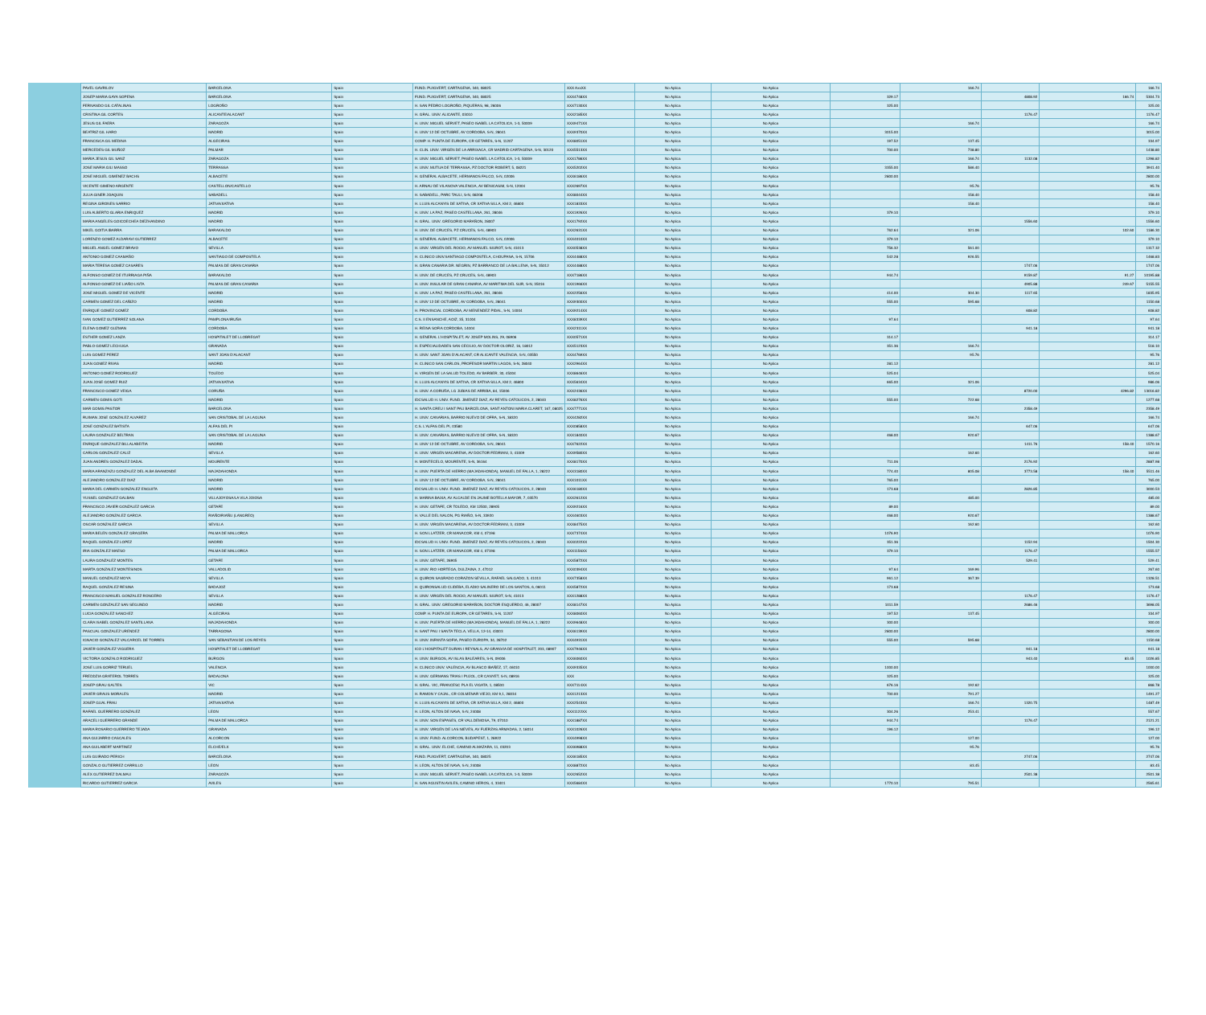| PAVEL GAVRILOV | BARCELONA | Spain | FUND. PUIGVERT, CARTAGENA, 340, 08025 | XXX AxxXX | No Aplica | No Aplica | | 166.74 | | | 166.74 |
| JOSEP MARIA GAYA SOPENA | BARCELONA | Spain | FUND. PUIGVERT, CARTAGENA, 340, 08025 | XXX4748XX | No Aplica | No Aplica | 329.17 | | 4808.92 | 166.74 | 5304.73 |
| FERNANDO GIL CATALINAS | LOGROÑO | Spain | H. SAN PEDRO LOGROÑO, PIQUERAS, 98, 26006 | XXX7130XX | No Aplica | No Aplica | 325.00 | | | | 325.00 |
| CRISTINA GIL CORTES | ALICANTE/ALACANT | Spain | H. GRAL. UNIV. ALICANTE, 03010 | XXX2185XX | No Aplica | No Aplica | | | 1176.47 | | 1176.47 |
| JESUS GIL FAERA | ZARAGOZA | Spain | H. UNIV. MIGUEL SERVET, PASEO ISABEL LA CATOLICA, 1-3, 50009 | XXX9471XX | No Aplica | No Aplica | | 166.74 | | | 166.74 |
| BEATRIZ GIL HARO | MADRID | Spain | H. UNIV 12 DE OCTUBRE, AV CORDOBA, S-N, 28041 | XXX9370XX | No Aplica | No Aplica | 3015.00 | | | | 3015.00 |
| FRANCISCA GIL MEDINA | ALGECIRAS | Spain | COMP. H. PUNTA DE EUROPA, CR GETARES, S-N, 11207 | XXX8051XX | No Aplica | No Aplica | 197.52 | 137.45 | | | 334.97 |
| MERCEDES GIL MUÑOZ | PALMAR | Spain | H. CLIN. UNIV. VIRGEN DE LA ARRIXACA, CR MADRID CARTAGENA, S-N, 30120 | XXX5513XX | No Aplica | No Aplica | 700.00 | 738.80 | | | 1438.80 |
| MARIA JESUS GIL SANZ | ZARAGOZA | Spain | H. UNIV. MIGUEL SERVET, PASEO ISABEL LA CATOLICA, 1-3, 50009 | XXX1786XX | No Aplica | No Aplica | | 166.74 | 1132.08 | | 1298.82 |
| JOSE MARIA GILI MASSO | TERRASSA | Spain | H. UNIV. MUTUA DE TERRASSA, PZ DOCTOR ROBERT, 5, 08221 | XXX5202XX | No Aplica | No Aplica | 3355.00 | 586.40 | | | 3941.40 |
| JOSE MIGUEL GIMENEZ BACHS | ALBACETE | Spain | H. GENERAL ALBACETE, HERMANOS FALCO, S-N, 02006 | XXX6186XX | No Aplica | No Aplica | 2800.00 | | | | 2800.00 |
| VICENTE GIMENO ARGENTE | CASTELLON/CASTELLO | Spain | H. ARNAU DE VILANOVA VALENCIA, AV BENICASIM, S-N, 12004 | XXX2697XX | No Aplica | No Aplica | | 95.76 | | | 95.76 |
| JULIA GINER JOAQUIN | SABADELL | Spain | H. SABADELL, PARC TAULI, S-N, 08208 | XXX8044XX | No Aplica | No Aplica | | 158.40 | | | 158.40 |
| REGINA GIRONES SARRIO | JATIVA/XATIVA | Spain | H. LLUIS ALCANYIS DE XATIVA, CR XATIVA SILLA, KM 2, 46800 | XXX1833XX | No Aplica | No Aplica | | 158.40 | | | 158.40 |
| LUIS ALBERTO GLARIA ENRIQUEZ | MADRID | Spain | H. UNIV. LA PAZ, PASEO CASTELLANA, 261, 28046 | XXX1926XX | No Aplica | No Aplica | 379.10 | | | | 379.10 |
| MARIA ANGELES GOICOECHEA DIEZHANDINO | MADRID | Spain | H. GRAL. UNIV. GREGORIO MARAÑON, 28007 | XXX1792XX | No Aplica | No Aplica | | | 1556.60 | | 1556.60 |
| MIKEL GOITIA IBARRA | BARAKALDO | Spain | H. UNIV. DE CRUCES, PZ CRUCES, S-N, 48903 | XXX2631XX | No Aplica | No Aplica | 762.64 | 321.06 | | 102.60 | 1186.30 |
| LORENZO GOMEZ ALDARAVI GUTIERREZ | ALBACETE | Spain | H. GENERAL ALBACETE, HERMANOS FALCO, S-N, 02006 | XXX4010XX | No Aplica | No Aplica | 379.10 | | | | 379.10 |
| MIGUEL ANGEL GOMEZ BRAVO | SEVILLA | Spain | H. UNIV. VIRGEN DEL ROCIO, AV MANUEL SIUROT, S-N, 41013 | XXX0538XX | No Aplica | No Aplica | 756.32 | 561.00 | | | 1317.32 |
| ANTONIO GOMEZ CAAMAÑO | SANTIAGO DE COMPOSTELA | Spain | H. CLINICO UNIV.SANTIAGO COMPOSTELA, CHOUPANA, S-N, 15706 | XXX4488XX | No Aplica | No Aplica | 542.28 | 926.55 | | | 1468.83 |
| MARIA TERESA GOMEZ CASARES | PALMAS DE GRAN CANARIA | Spain | H. GRAN CANARIA DR. NEGRIN, PZ BARRANCO DE LA BALLENA, S-N, 35012 | XXX4488XX | No Aplica | No Aplica | | | 1747.06 | | 1747.06 |
| ALFONSO GOMEZ DE ITURRIAGA PIÑA | BARAKALDO | Spain | H. UNIV. DE CRUCES, PZ CRUCES, S-N, 48903 | XXX7186XX | No Aplica | No Aplica | 944.74 | | 9159.87 | 91.27 | 10195.88 |
| ALFONSO GOMEZ DE LIAÑO LISTA | PALMAS DE GRAN CANARIA | Spain | H. UNIV. INSULAR DE GRAN CANARIA, AV MARITIMA DEL SUR, S-N, 35016 | XXX1966XX | No Aplica | No Aplica | | | 4905.88 | 249.67 | 5155.55 |
| JOSE MIGUEL GOMEZ DE VICENTE | MADRID | Spain | H. UNIV. LA PAZ, PASEO CASTELLANA, 261, 28046 | XXX2256XX | No Aplica | No Aplica | 414.00 | 304.30 | 1117.65 | | 1835.95 |
| CARMEN GOMEZ DEL CAÑIZO | MADRID | Spain | H. UNIV 12 DE OCTUBRE, AV CORDOBA, S-N, 28041 | XXX9300XX | No Aplica | No Aplica | 555.00 | 595.68 | | | 1150.68 |
| ENRIQUE GOMEZ GOMEZ | CORDOBA | Spain | H. PROVINCIAL CORDOBA, AV MENENDEZ PIDAL, S-N, 14004 | XXX9214XX | No Aplica | No Aplica | | | 608.82 | | 608.82 |
| IVAN GOMEZ GUTIERREZ SOLANA | PAMPLONA/IRUÑA | Spain | C.S. II ENSANCHE, AOIZ, 35, 31004 | XXX8339XX | No Aplica | No Aplica | 97.64 | | | | 97.64 |
| ELENA GOMEZ GUZMAN | CORDOBA | Spain | H. REINA SOFIA CORDOBA, 14004 | XXX2311XX | No Aplica | No Aplica | | | 941.18 | | 941.18 |
| ESTHER GOMEZ LANZA | HOSPITALET DE LLOBREGAT | Spain | H. GENERAL L'HOSPITALET, AV JOSEP MOLINS, 29, 08906 | XXX0571XX | No Aplica | No Aplica | 314.17 | | | | 314.17 |
| PABLO GOMEZ LECHUGA | GRANADA | Spain | H. ESPECIALIDADES SAN CECILIO, AV DOCTOR OLORIZ, 16, 18012 | XXX5123XX | No Aplica | No Aplica | 351.36 | 166.74 | | | 518.10 |
| LUIS GOMEZ PEREZ | SANT JOAN D'ALACANT | Spain | H. UNIV. SANT JOAN D'ALACANT, CR ALICANTE VALENCIA, S-N, 03550 | XXX4769XX | No Aplica | No Aplica | | 95.76 | | | 95.76 |
| JUAN GOMEZ RIVAS | MADRID | Spain | H. CLINICO SAN CARLOS, PROFESOR MARTIN LAGOS, S-N, 28040 | XXX2964XX | No Aplica | No Aplica | 281.12 | | | | 281.12 |
| ANTONIO GOMEZ RODRIGUEZ | TOLEDO | Spain | H. VIRGEN DE LA SALUD TOLEDO, AV BARBER, 30, 45004 | XXX8646XX | No Aplica | No Aplica | 525.04 | | | | 525.04 |
| JUAN JOSE GOMEZ RUIZ | JATIVA/XATIVA | Spain | H. LLUIS ALCANYIS DE XATIVA, CR XATIVA SILLA, KM 2, 46800 | XXX5634XX | No Aplica | No Aplica | 665.00 | 321.06 | | | 986.06 |
| FRANCISCO GOMEZ VEIGA | CORUÑA | Spain | H. UNIV. A CORUÑA, LG JUBIAS DE ARRIBA, 84, 15006 | XXX2436XX | No Aplica | No Aplica | | | 8720.00 | 4296.82 | 13016.82 |
| CARMEN GOMIS GOTI | MADRID | Spain | IDCSALUD H. UNIV. FUND. JIMENEZ DIAZ, AV REYES CATOLICOS, 2, 28040 | XXX8276XX | No Aplica | No Aplica | 555.00 | 722.68 | | | 1277.68 |
| MAR GOMIS PASTOR | BARCELONA | Spain | H. SANTA CREU I SANT PAU BARCELONA, SANT ANTONI MARIA CLARET, 167, 08025 | XXX7771XX | No Aplica | No Aplica | | | 2358.49 | | 2358.49 |
| RUIMAN JOSE GONZALEZ ALVAREZ | SAN CRISTOBAL DE LA LAGUNA | Spain | H. UNIV. CANARIAS, BARRIO NUEVO DE OFRA, S-N, 38320 | XXX4282XX | No Aplica | No Aplica | | 166.74 | | | 166.74 |
| JOSE GONZALEZ BATISTA | ALFAS DEL PI | Spain | C.S. L'ALFAS DEL PI, 03580 | XXX0858XX | No Aplica | No Aplica | | | 647.06 | | 647.06 |
| LAURA GONZALEZ BELTRAN | SAN CRISTOBAL DE LA LAGUNA | Spain | H. UNIV. CANARIAS, BARRIO NUEVO DE OFRA, S-N, 38320 | XXX1840XX | No Aplica | No Aplica | 468.00 | 920.67 | | | 1388.67 |
| ENRIQUE GONZALEZ BILLALABEITIA | MADRID | Spain | H. UNIV 12 DE OCTUBRE, AV CORDOBA, S-N, 28041 | XXX7622XX | No Aplica | No Aplica | | | 1411.76 | 158.40 | 1570.16 |
| CARLOS GONZALEZ CALIZ | SEVILLA | Spain | H. UNIV. VIRGEN MACARENA, AV DOCTOR FEDRIANI, 3, 41009 | XXX9580XX | No Aplica | No Aplica | | 162.60 | | | 162.60 |
| JUAN ANDRES GONZALEZ DADAL | MOURENTE | Spain | H. MONTECELO, MOURENTE, S-N, 36164 | XXX8170XX | No Aplica | No Aplica | 711.06 | | 2176.92 | | 2887.98 |
| MARIA ARANZAZU GONZALEZ DEL ALBA BAAMONDE | MAJADAHONDA | Spain | H. UNIV. PUERTA DE HIERRO (MAJADAHONDA), MANUEL DE FALLA, 1, 28222 | XXX3180XX | No Aplica | No Aplica | 774.40 | 805.08 | 3773.58 | 158.40 | 5511.46 |
| ALEJANDRO GONZALEZ DIAZ | MADRID | Spain | H. UNIV 12 DE OCTUBRE, AV CORDOBA, S-N, 28041 | XXX1011XX | No Aplica | No Aplica | 765.00 | | | | 765.00 |
| MARIA DEL CARMEN GONZALEZ ENGUITA | MADRID | Spain | IDCSALUD H. UNIV. FUND. JIMENEZ DIAZ, AV REYES CATOLICOS, 2, 28040 | XXX6180XX | No Aplica | No Aplica | 173.68 | | 2826.85 | | 3000.53 |
| YUSSEL GONZALEZ GALBAN | VILLAJOYOSA/LA VILA JOIOSA | Spain | H. MARINA BAIXA, AV ALCALDE EN JAUME BOTELLA MAYOR, 7, 03570 | XXX2612XX | No Aplica | No Aplica | | 485.00 | | | 485.00 |
| FRANCISCO JAVIER GONZALEZ GARCIA | GETAFE | Spain | H. UNIV. GETAFE, CR TOLEDO, KM 12500, 28905 | XXX9216XX | No Aplica | No Aplica | 89.00 | | | | 89.00 |
| ALEJANDRO GONZALEZ GARCIA | RIAÑO/RIAÑU (LANGREO) | Spain | H. VALLE DEL NALON, PG RIAÑO, S-N, 33920 | XXX4603XX | No Aplica | No Aplica | 468.00 | 920.67 | | | 1388.67 |
| OSCAR GONZALEZ GARCIA | SEVILLA | Spain | H. UNIV. VIRGEN MACARENA, AV DOCTOR FEDRIANI, 3, 41009 | XXX8475XX | No Aplica | No Aplica | | 162.60 | | | 162.60 |
| MARIA BELEN GONZALEZ GRAGERA | PALMA DE MALLORCA | Spain | H. SON LLATZER, CR MANACOR, KM 4, 07198 | XXX7374XX | No Aplica | No Aplica | 1076.90 | | | | 1076.90 |
| RAQUEL GONZALEZ LOPEZ | MADRID | Spain | IDCSALUD H. UNIV. FUND. JIMENEZ DIAZ, AV REYES CATOLICOS, 2, 28040 | XXX0222XX | No Aplica | No Aplica | 351.36 | | 1152.94 | | 1504.30 |
| IRIA GONZALEZ MAESO | PALMA DE MALLORCA | Spain | H. SON LLATZER, CR MANACOR, KM 4, 07198 | XXX1156XX | No Aplica | No Aplica | 379.10 | | 1176.47 | | 1555.57 |
| LAURA GONZALEZ MONTES | GETAFE | Spain | H. UNIV. GETAFE, 28905 | XXX5872XX | No Aplica | No Aplica | | | 529.41 | | 529.41 |
| MARTA GONZALEZ MONTESINOS | VALLADOLID | Spain | H. UNIV. RIO HORTEGA, DULZAINA, 2, 47012 | XXX0394XX | No Aplica | No Aplica | 97.64 | 169.96 | | | 267.60 |
| MANUEL GONZALEZ MOYA | SEVILLA | Spain | H. QUIRON SAGRADO CORAZON SEVILLA, RAFAEL SALGADO, 3, 41013 | XXX7358XX | No Aplica | No Aplica | 961.12 | 367.39 | | | 1328.51 |
| RAQUEL GONZALEZ RESINA | BADAJOZ | Spain | H. QUIRONSALUD CLIDEBA, ELADIO SALINERO DE LOS SANTOS, 6, 06011 | XXX5872XX | No Aplica | No Aplica | 173.68 | | | | 173.68 |
| FRANCISCO MANUEL GONZALEZ RONCERO | SEVILLA | Spain | H. UNIV. VIRGEN DEL ROCIO, AV MANUEL SIUROT, S-N, 41013 | XXX1288XX | No Aplica | No Aplica | | | 1176.47 | | 1176.47 |
| CARMEN GONZALEZ SAN SEGUNDO | MADRID | Spain | H. GRAL. UNIV. GREGORIO MARAÑON, DOCTOR ESQUERDO, 46, 28007 | XXX8147XX | No Aplica | No Aplica | 1011.59 | | 2686.46 | | 3698.05 |
| LUCIA GONZALEZ SANCHEZ | ALGECIRAS | Spain | COMP. H. PUNTA DE EUROPA, CR GETARES, S-N, 11207 | XXX8060XX | No Aplica | No Aplica | 197.52 | 137.45 | | | 334.97 |
| CLARA ISABEL GONZALEZ SANTILLANA | MAJADAHONDA | Spain | H. UNIV. PUERTA DE HIERRO (MAJADAHONDA), MANUEL DE FALLA, 1, 28222 | XXX9648XX | No Aplica | No Aplica | 300.00 | | | | 300.00 |
| PASCUAL GONZALEZ URENDEZ | TARRAGONA | Spain | H. SANT PAU I SANTA TECLA, VELLA, 12-14, 43003 | XXX6139XX | No Aplica | No Aplica | 2800.00 | | | | 2800.00 |
| IGNACIO GONZALEZ VALCARCEL DE TORRES | SAN SEBASTIAN DE LOS REYES | Spain | H. UNIV. INFANTA SOFIA, PASEO EUROPA, 34, 28702 | XXX4931XX | No Aplica | No Aplica | 555.00 | 595.68 | | | 1150.68 |
| JAVIER GONZALEZ VIGUERA | HOSPITALET DE LLOBREGAT | Spain | ICO L'HOSPITALET DURAN I REYNALS, AV GRANVIA DE HOSPITALET, 203, 08907 | XXX7946XX | No Aplica | No Aplica | | | 941.18 | | 941.18 |
| VICTORIA GONZALO RODRIGUEZ | BURGOS | Spain | H. UNIV. BURGOS, AV ISLAS BALEARES, S-N, 09006 | XXX6060XX | No Aplica | No Aplica | | | 943.40 | 83.45 | 1026.85 |
| JOSE LUIS GORRIZ TERUEL | VALENCIA | Spain | H. CLINICO UNIV. VALENCIA, AV BLASCO IBAÑEZ, 17, 46010 | XXX9335XX | No Aplica | No Aplica | 1000.00 | | | | 1000.00 |
| FREDDZIA GRATEROL TORRES | BADALONA | Spain | H. UNIV. GERMANS TRIAS I PUJOL, CR CANYET, S-N, 08916 | XXX | No Aplica | No Aplica | 325.00 | | | | 325.00 |
| JOSEP GRAU GALTES | VIC | Spain | H. GRAL. VIC, FRANCESC PLA EL VIGATA, 1, 08500 | XXX7114XX | No Aplica | No Aplica | 676.16 | 192.62 | | | 868.78 |
| JAVIER GRAUS MORALES | MADRID | Spain | H. RAMON Y CAJAL, CR COLMENAR VIEJO, KM 9,1, 28034 | XXX1213XX | No Aplica | No Aplica | 700.00 | 791.27 | | | 1491.27 |
| JOSEP GUAL FRAU | JATIVA/XATIVA | Spain | H. LLUIS ALCANYIS DE XATIVA, CR XATIVA SILLA, KM 2, 46800 | XXX2543XX | No Aplica | No Aplica | | 166.74 | 1320.75 | | 1487.49 |
| RAFAEL GUERRERO GONZALEZ | LEON | Spain | H. LEON, ALTOS DE NAVA, S-N, 24008 | XXX1122XX | No Aplica | No Aplica | 304.26 | 253.41 | | | 557.67 |
| ARACELI GUERRERO GRANDE | PALMA DE MALLORCA | Spain | H. UNIV. SON ESPASES, CR VALLDEMOSA, 79, 07010 | XXX1887XX | No Aplica | No Aplica | 944.74 | | 1176.47 | | 2121.21 |
| MARIA ROSARIO GUERRERO TEJADA | GRANADA | Spain | H. UNIV. VIRGEN DE LAS NIEVES, AV FUERZAS ARMADAS, 2, 18014 | XXX1026XX | No Aplica | No Aplica | 196.12 | | | | 196.12 |
| ANA GUIJARRO CASCALES | ALCORCON | Spain | H. UNIV. FUND. ALCORCON, BUDAPEST, 1, 28922 | XXX4998XX | No Aplica | No Aplica | | 127.00 | | | 127.00 |
| ANA GUILABERT MARTINEZ | ELCHE/ELX | Spain | H. GRAL. UNIV. ELCHE, CAMINO ALMAZARA, 11, 03203 | XXX6988XX | No Aplica | No Aplica | | 95.76 | | | 95.76 |
| LUIS GUIRADO PERICH | BARCELONA | Spain | FUND. PUIGVERT, CARTAGENA, 340, 08025 | XXX6185XX | No Aplica | No Aplica | | | 2747.06 | | 2747.06 |
| GONZALO GUTIERREZ CARRILLO | LEON | Spain | H. LEON, ALTOS DE NAVA, S-N, 24008 | XXX8872XX | No Aplica | No Aplica | | 83.45 | | | 83.45 |
| ALEX GUTIERREZ DALMAU | ZARAGOZA | Spain | H. UNIV. MIGUEL SERVET, PASEO ISABEL LA CATOLICA, 1-3, 50009 | XXX2652XX | No Aplica | No Aplica | | | 2501.38 | | 2501.38 |
| RICARDO GUTIERREZ GARCIA | AVILES | Spain | H. SAN AGUSTIN AVILES, CAMINO HEROS, 4, 33401 | XXX5684XX | No Aplica | No Aplica | 1770.10 | 795.51 | | | 2565.61 |